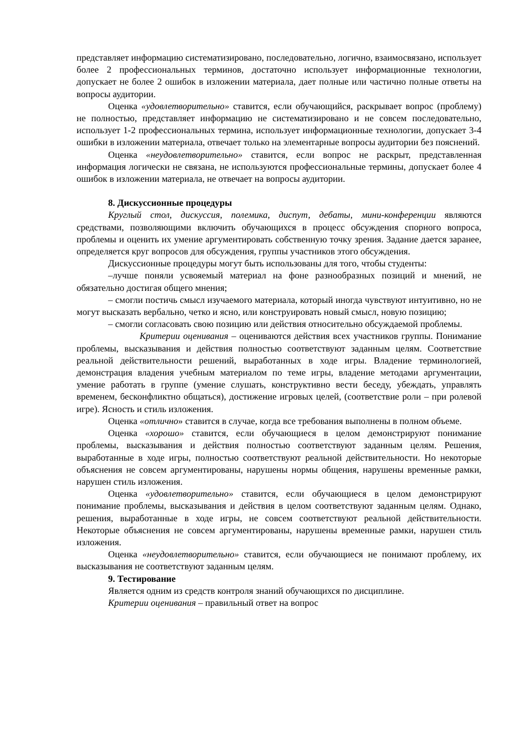представляет информацию систематизировано, последовательно, логично, взаимосвязано, использует более 2 профессиональных терминов, достаточно использует информационные технологии, допускает не более 2 ошибок в изложении материала, дает полные или частично полные ответы на вопросы аудитории.
Оценка «удовлетворительно» ставится, если обучающийся, раскрывает вопрос (проблему) не полностью, представляет информацию не систематизировано и не совсем последовательно, использует 1-2 профессиональных термина, использует информационные технологии, допускает 3-4 ошибки в изложении материала, отвечает только на элементарные вопросы аудитории без пояснений.
Оценка «неудовлетворительно» ставится, если вопрос не раскрыт, представленная информация логически не связана, не используются профессиональные термины, допускает более 4 ошибок в изложении материала, не отвечает на вопросы аудитории.
8. Дискуссионные процедуры
Круглый стол, дискуссия, полемика, диспут, дебаты, мини-конференции являются средствами, позволяющими включить обучающихся в процесс обсуждения спорного вопроса, проблемы и оценить их умение аргументировать собственную точку зрения. Задание дается заранее, определяется круг вопросов для обсуждения, группы участников этого обсуждения.
Дискуссионные процедуры могут быть использованы для того, чтобы студенты:
–лучше поняли усвояемый материал на фоне разнообразных позиций и мнений, не обязательно достигая общего мнения;
– смогли постичь смысл изучаемого материала, который иногда чувствуют интуитивно, но не могут высказать вербально, четко и ясно, или конструировать новый смысл, новую позицию;
– смогли согласовать свою позицию или действия относительно обсуждаемой проблемы.
Критерии оценивания – оцениваются действия всех участников группы. Понимание проблемы, высказывания и действия полностью соответствуют заданным целям. Соответствие реальной действительности решений, выработанных в ходе игры. Владение терминологией, демонстрация владения учебным материалом по теме игры, владение методами аргументации, умение работать в группе (умение слушать, конструктивно вести беседу, убеждать, управлять временем, бесконфликтно общаться), достижение игровых целей, (соответствие роли – при ролевой игре). Ясность и стиль изложения.
Оценка «отлично» ставится в случае, когда все требования выполнены в полном объеме.
Оценка «хорошо» ставится, если обучающиеся в целом демонстрируют понимание проблемы, высказывания и действия полностью соответствуют заданным целям. Решения, выработанные в ходе игры, полностью соответствуют реальной действительности. Но некоторые объяснения не совсем аргументированы, нарушены нормы общения, нарушены временные рамки, нарушен стиль изложения.
Оценка «удовлетворительно» ставится, если обучающиеся в целом демонстрируют понимание проблемы, высказывания и действия в целом соответствуют заданным целям. Однако, решения, выработанные в ходе игры, не совсем соответствуют реальной действительности. Некоторые объяснения не совсем аргументированы, нарушены временные рамки, нарушен стиль изложения.
Оценка «неудовлетворительно» ставится, если обучающиеся не понимают проблему, их высказывания не соответствуют заданным целям.
9. Тестирование
Является одним из средств контроля знаний обучающихся по дисциплине.
Критерии оценивания – правильный ответ на вопрос